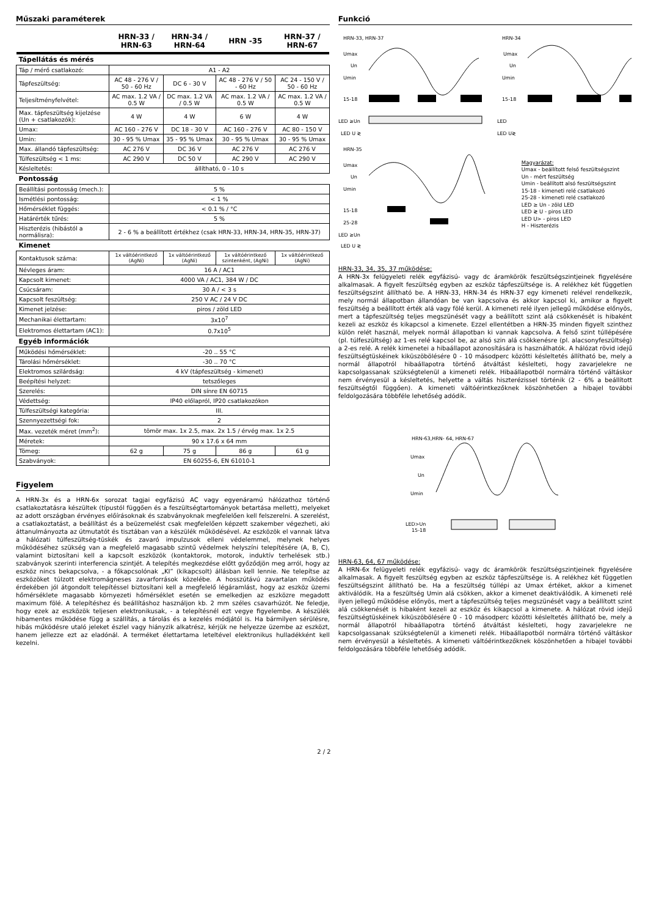Műszaki paraméterek
| | HRN-33 / HRN-63 | HRN-34 / HRN-64 | HRN -35 | HRN-37 / HRN-67 |
| --- | --- | --- | --- | --- |
| Tápellátás és mérés | | | | |
| Táp / mérő csatlakozó: | A1 - A2 | | | |
| Tápfeszültség: | AC 48 - 276 V / 50 - 60 Hz | DC 6 - 30 V | AC 48 - 276 V / 50 - 60 Hz | AC 24 - 150 V / 50 - 60 Hz |
| Teljesítményfelvétel: | AC max. 1.2 VA / 0.5 W | DC max. 1.2 VA / 0.5 W | AC max. 1.2 VA / 0.5 W | AC max. 1.2 VA / 0.5 W |
| Max. tápfeszültség kijelzése (Un + csatlakozók): | 4 W | 4 W | 6 W | 4 W |
| Umax: | AC 160 - 276 V | DC 18 - 30 V | AC 160 - 276 V | AC 80 - 150 V |
| Umin: | 30 - 95 % Umax | 35 - 95 % Umax | 30 - 95 % Umax | 30 - 95 % Umax |
| Max. állandó tápfeszültség: | AC 276 V | DC 36 V | AC 276 V | AC 276 V |
| Túlfeszültség < 1 ms: | AC 290 V | DC 50 V | AC 290 V | AC 290 V |
| Késleltetés: | állítható, 0 - 10 s | | | |
| Pontosság | | | | |
| Beállítási pontosság (mech.): | 5 % | | | |
| Ismétlési pontosság: | < 1 % | | | |
| Hőmérséklet függés: | < 0.1 % / °C | | | |
| Határérték tűrés: | 5 % | | | |
| Hiszterézis (hibástól a normálisra): | 2 - 6 % a beállított értékhez (csak HRN-33, HRN-34, HRN-35, HRN-37) | | | |
| Kimenet | | | | |
| Kontaktusok száma: | 1x váltóérintkező (AgNi) | 1x váltóérintkező (AgNi) | 1x váltóérintkező szintenként, (AgNi) | 1x váltóérintkező (AgNi) |
| Névleges áram: | 16 A / AC1 | | | |
| Kapcsolt kimenet: | 4000 VA / AC1, 384 W / DC | | | |
| Csúcsáram: | 30 A / < 3 s | | | |
| Kapcsolt feszültség: | 250 V AC / 24 V DC | | | |
| Kimenet jelzése: | piros / zöld LED | | | |
| Mechanikai élettartam: | 3x10<sup>7</sup> | | | |
| Elektromos élettartam (AC1): | 0.7x10<sup>5</sup> | | | |
| Egyéb információk | | | | |
| Működési hőmérséklet: | -20 .. 55 °C | | | |
| Tárolási hőmérséklet: | -30 .. 70 °C | | | |
| Elektromos szilárdság: | 4 kV (tápfeszültség - kimenet) | | | |
| Beépítési helyzet: | tetszőleges | | | |
| Szerelés: | DIN sínre EN 60715 | | | |
| Védettség: | IP40 előlapról, IP20 csatlakozókon | | | |
| Túlfeszültségi kategória: | III. | | | |
| Szennyezettségi fok: | 2 | | | |
| Max. vezeték méret (mm<sup>2</sup>): | tömör max. 1x 2.5, max. 2x 1.5 / érvég max. 1x 2.5 | | | |
| Méretek: | 90 x 17.6 x 64 mm | | | |
| Tömeg: | 62 g | 75 g | 86 g | 61 g |
| Szabványok: | EN 60255-6, EN 61010-1 | | | |
Figyelem
A HRN-3x és a HRN-6x sorozat tagjai egyfázisú AC vagy egyenáramú hálózathoz történő csatlakoztatásra készültek (típustól függően és a feszültségtartományok betartása mellett), melyeket az adott országban érvényes előírásoknak és szabványoknak megfelelően kell felszerelni. A szerelést, a csatlakoztatást, a beállítást és a beüzemelést csak megfelelően képzett szakember végezheti, aki áttanulmányozta az útmutatót és tisztában van a készülék működésével. Az eszközök el vannak látva a hálózati túlfeszültség-tüskék és zavaró impulzusok elleni védelemmel, melynek helyes működéséhez szükség van a megfelelő magasabb szintű védelmek helyszíni telepítésére (A, B, C), valamint biztosítani kell a kapcsolt eszközök (kontaktorok, motorok, induktív terhelések stb.) szabványok szerinti interferencia szintjét. A telepítés megkezdése előtt győződjön meg arról, hogy az eszköz nincs bekapcsolva, - a főkapcsolónak „KI” (kikapcsolt) állásban kell lennie. Ne telepítse az eszközöket túlzott elektromágneses zavarforrások közelébe. A hosszútávú zavartalan működés érdekében jól átgondolt telepítéssel biztosítani kell a megfelelő légáramlást, hogy az eszköz üzemi hőmérséklete magasabb környezeti hőmérséklet esetén se emelkedjen az eszközre megadott maximum fölé. A telepítéshez és beállításhoz használjon kb. 2 mm széles csavarhúzót. Ne feledje, hogy ezek az eszközök teljesen elektronikusak, - a telepítésnél ezt vegye figyelembe. A készülék hibamentes működése függ a szállítás, a tárolás és a kezelés módjától is. Ha bármilyen sérülésre, hibás működésre utaló jeleket észlel vagy hiányzik alkatrész, kérjük ne helyezze üzembe az eszközt, hanem jellezze ezt az eladónál. A terméket élettartama leteltével elektronikus hulladékként kell kezelni.
Funkció
HRN-33, HRN-37
Umax
Un
Umin
15-18
LED ≥Un
LED U ≷
HRN-34
Umax
Un
Umin
15-18
LED
LED U≷
HRN-35
Umax
Un
Umin
15-18
25-28
LED ≥Un
LED U ≷
Magyarázat:
Umax - beállított felső feszültségszint
Un - mért feszültség
Umin - beállított alsó feszültségszint
15-18 - kimeneti relé csatlakozó
25-28 - kimeneti relé csatlakozó
LED ≥ Un - zöld LED
LED ≷ U - piros LED
LED U> - piros LED
H - Hiszterézis
HRN-33, 34, 35, 37 működése:
A HRN-3x felügyeleti relék egyfázisú- vagy dc áramkörök feszültségszintjeinek figyelésére alkalmasak. A figyelt feszültség egyben az eszköz tápfeszültsége is. A relékhez két független feszültségszint állítható be. A HRN-33, HRN-34 és HRN-37 egy kimeneti relével rendelkezik, mely normál állapotban állandóan be van kapcsolva és akkor kapcsol ki, amikor a figyelt feszültség a beállított érték alá vagy fölé kerül. A kimeneti relé ilyen jellegű működése előnyös, mert a tápfeszültség teljes megszünését vagy a beállított szint alá csökkenését is hibaként kezeli az eszköz és kikapcsol a kimenete. Ezzel ellentétben a HRN-35 minden figyelt szinthez külön relét használ, melyek normál állapotban ki vannak kapcsolva. A felső szint túllépésére (pl. túlfeszültség) az 1-es relé kapcsol be, az alsó szin alá csökkenésre (pl. alacsonyfeszültség) a 2-es relé. A relék kimenetei a hibaállapot azonosítására is használhatók. A hálózat rövid idejű feszültségtüskéinek kiküszöbölésére 0 - 10 másodperc közötti késleltetés állítható be, mely a normál állapotról hibaállapotra történő átváltást késlelteti, hogy zavarjelekre ne kapcsolgassanak szükségtelenül a kimeneti relék. Hibaállapotból normálra történő váltáskor nem érvényesül a késleltetés, helyette a váltás hiszterézissel történik (2 - 6% a beállított feszültségtől függően). A kimeneti váltóérintkezőknek köszönhetően a hibajel további feldolgozására többféle lehetőség adódik.
HRN-63,HRN- 64, HRN-67
Umax
Un
Umin
LED>Un
15-18
HRN-63, 64, 67 működése:
A HRN-6x felügyeleti relék egyfázisú- vagy dc áramkörök feszültségszintjeinek figyelésére alkalmasak. A figyelt feszültség egyben az eszköz tápfeszültsége is. A relékhez két független feszültségszint állítható be. Ha a feszültség túllépi az Umax értéket, akkor a kimenet aktiválódik. Ha a feszültség Umin alá csökken, akkor a kimenet deaktiválódik. A kimeneti relé ilyen jellegű működése előnyös, mert a tápfeszültség teljes megszünését vagy a beállított szint alá csökkenését is hibaként kezeli az eszköz és kikapcsol a kimenete. A hálózat rövid idejű feszültségtüskéinek kiküszöbölésére 0 - 10 másodperc közötti késleltetés állítható be, mely a normál állapotról hibaállapotra történő átváltást késlelteti, hogy zavarjelekre ne kapcsolgassanak szükségtelenül a kimeneti relék. Hibaállapotból normálra történő váltáskor nem érvényesül a késleltetés. A kimeneti váltóérintkezőknek köszönhetően a hibajel további feldolgozására többféle lehetőség adódik.
2 / 2